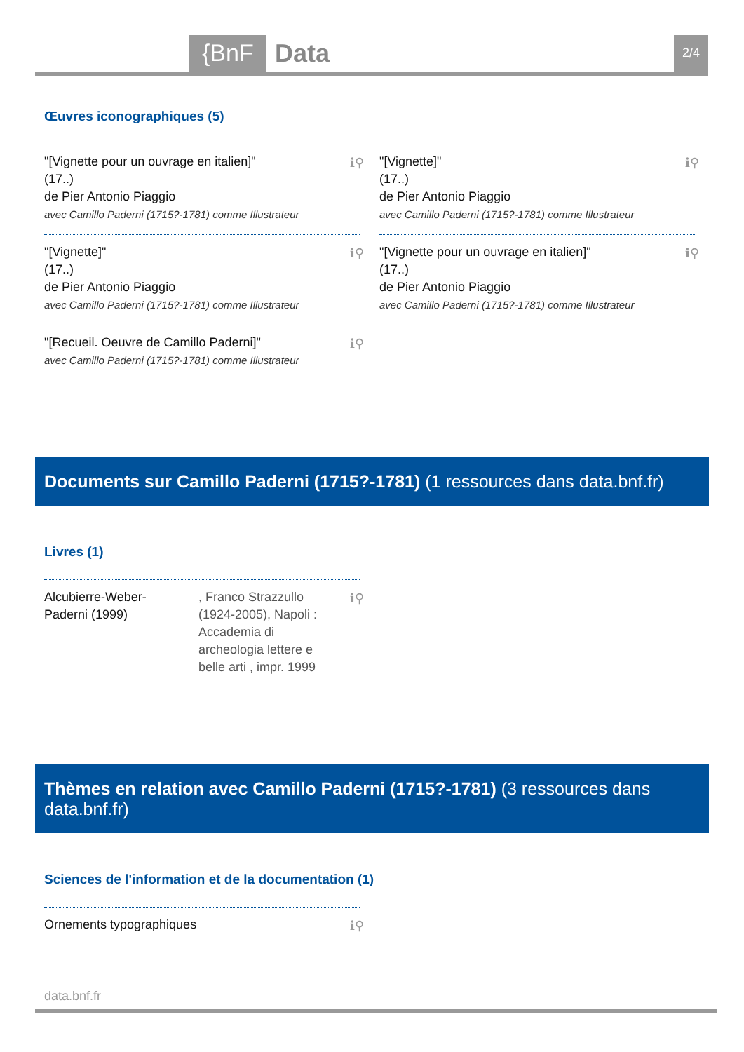{BnF Data 2/4
Œuvres iconographiques (5)
"[Vignette pour un ouvrage en italien]"
(17..)
de Pier Antonio Piaggio
avec Camillo Paderni (1715?-1781) comme Illustrateur
ℹ⚲
"[Vignette]"
(17..)
de Pier Antonio Piaggio
avec Camillo Paderni (1715?-1781) comme Illustrateur
ℹ⚲
"[Vignette]"
(17..)
de Pier Antonio Piaggio
avec Camillo Paderni (1715?-1781) comme Illustrateur
ℹ⚲
"[Vignette pour un ouvrage en italien]"
(17..)
de Pier Antonio Piaggio
avec Camillo Paderni (1715?-1781) comme Illustrateur
ℹ⚲
"[Recueil. Oeuvre de Camillo Paderni]"
avec Camillo Paderni (1715?-1781) comme Illustrateur
ℹ⚲
Documents sur Camillo Paderni (1715?-1781) (1 ressources dans data.bnf.fr)
Livres (1)
Alcubierre-Weber-Paderni (1999)
, Franco Strazzullo (1924-2005), Napoli : Accademia di archeologia lettere e belle arti , impr. 1999
ℹ⚲
Thèmes en relation avec Camillo Paderni (1715?-1781) (3 ressources dans data.bnf.fr)
Sciences de l'information et de la documentation (1)
Ornements typographiques ℹ⚲
data.bnf.fr